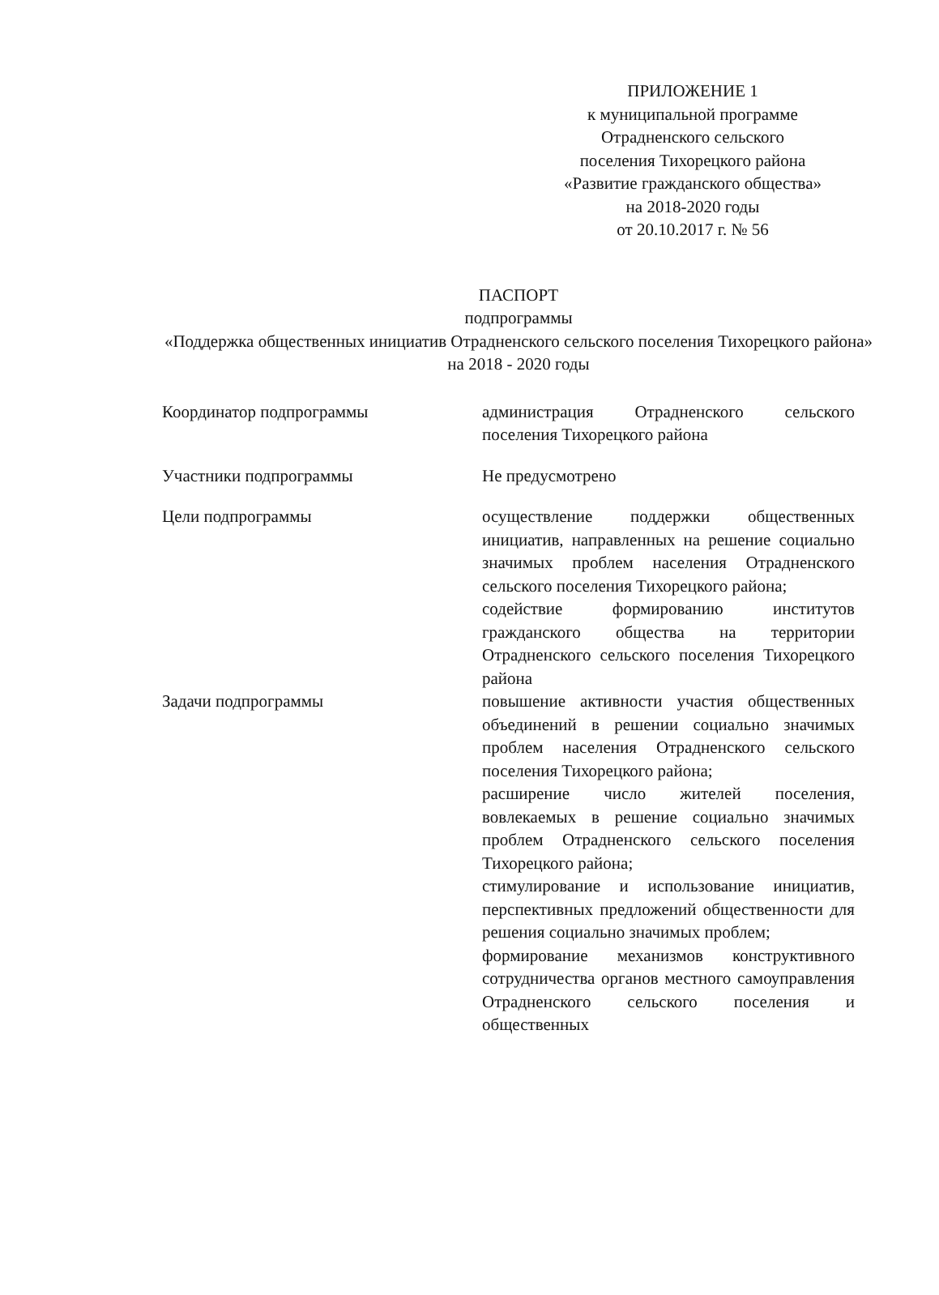ПРИЛОЖЕНИЕ 1
к муниципальной программе
Отрадненского сельского
поселения Тихорецкого района
«Развитие гражданского общества»
на 2018-2020 годы
от 20.10.2017 г. № 56
ПАСПОРТ
подпрограммы
«Поддержка общественных инициатив Отрадненского сельского поселения Тихорецкого района» на 2018 - 2020 годы
| Координатор подпрограммы | администрация Отрадненского сельского поселения Тихорецкого района |
| Участники подпрограммы | Не предусмотрено |
| Цели подпрограммы | осуществление поддержки общественных инициатив, направленных на решение социально значимых проблем населения Отрадненского сельского поселения Тихорецкого района; содействие формированию институтов гражданского общества на территории Отрадненского сельского поселения Тихорецкого района |
| Задачи подпрограммы | повышение активности участия общественных объединений в решении социально значимых проблем населения Отрадненского сельского поселения Тихорецкого района; расширение число жителей поселения, вовлекаемых в решение социально значимых проблем Отрадненского сельского поселения Тихорецкого района; стимулирование и использование инициатив, перспективных предложений общественности для решения социально значимых проблем; формирование механизмов конструктивного сотрудничества органов местного самоуправления Отрадненского сельского поселения и общественных |